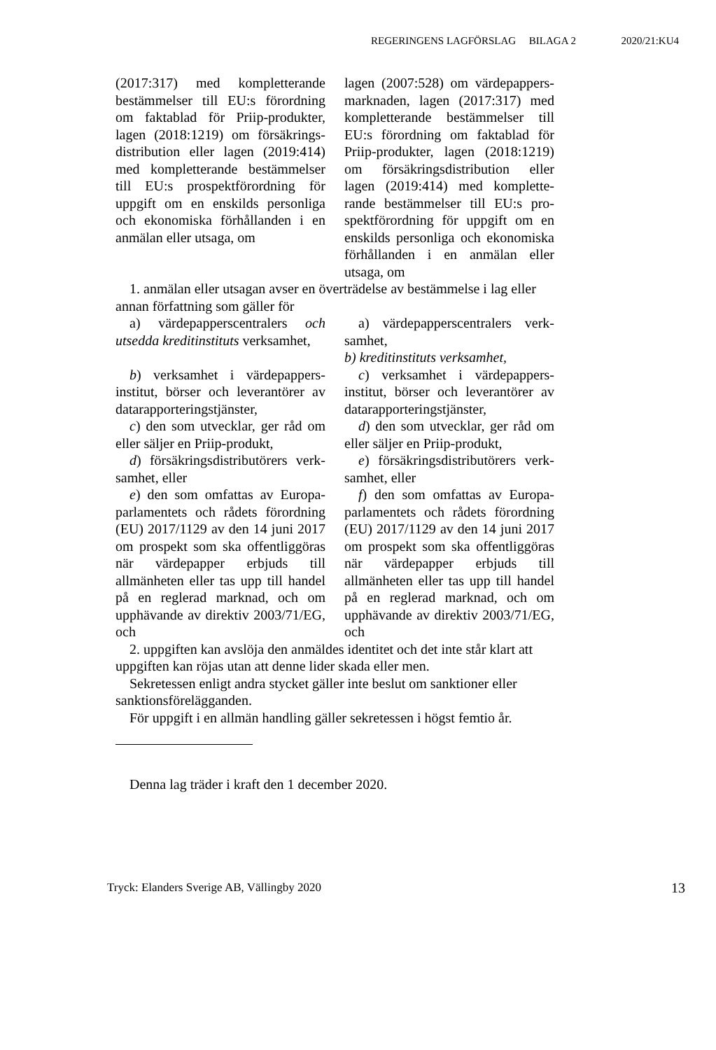REGERINGENS LAGFÖRSLAG BILAGA 2 2020/21:KU4
(2017:317) med kompletterande bestämmelser till EU:s förordning om faktablad för Priip-produkter, lagen (2018:1219) om försäkrings­distribution eller lagen (2019:414) med kompletterande bestämmelser till EU:s prospektförordning för uppgift om en enskilds personliga och ekonomiska förhållanden i en anmälan eller utsaga, om
lagen (2007:528) om värdepappers­marknaden, lagen (2017:317) med kompletterande bestämmelser till EU:s förordning om faktablad för Priip-produkter, lagen (2018:1219) om försäkringsdistribution eller lagen (2019:414) med komplette­rande bestämmelser till EU:s pro­spektförordning för uppgift om en enskilds personliga och ekono­miska förhållanden i en anmälan eller utsaga, om
1. anmälan eller utsagan avser en överträdelse av bestämmelse i lag eller annan författning som gäller för
a) värdepapperscentralers och utsedda kreditinstituts verksamhet,
a) värdepapperscentralers verk­samhet,
b) kreditinstituts verksamhet,
b) verksamhet i värdepappers­institut, börser och leverantörer av datarapporteringstjänster,
c) verksamhet i värdepappers­institut, börser och leverantörer av datarapporteringstjänster,
c) den som utvecklar, ger råd om eller säljer en Priip-produkt,
d) den som utvecklar, ger råd om eller säljer en Priip-produkt,
d) försäkringsdistributörers verk­samhet, eller
e) försäkringsdistributörers verk­samhet, eller
e) den som omfattas av Europa­parlamentets och rådets förordning (EU) 2017/1129 av den 14 juni 2017 om prospekt som ska offent­liggöras när värdepapper erbjuds till allmänheten eller tas upp till handel på en reglerad marknad, och om upphävande av direktiv 2003/71/EG, och
f) den som omfattas av Europa­parlamentets och rådets förordning (EU) 2017/1129 av den 14 juni 2017 om prospekt som ska offent­liggöras när värdepapper erbjuds till allmänheten eller tas upp till handel på en reglerad marknad, och om upphävande av direktiv 2003/71/EG, och
2. uppgiften kan avslöja den anmäldes identitet och det inte står klart att uppgiften kan röjas utan att denne lider skada eller men.
Sekretessen enligt andra stycket gäller inte beslut om sanktioner eller sanktionsförelägganden.
För uppgift i en allmän handling gäller sekretessen i högst femtio år.
Denna lag träder i kraft den 1 december 2020.
Tryck: Elanders Sverige AB, Vällingby 2020 13